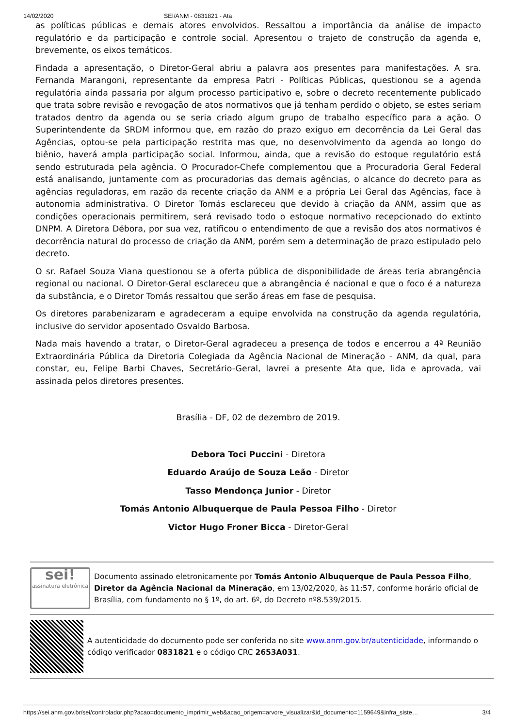14/02/2020 SEI/ANM - 0831821 - Ata
as políticas públicas e demais atores envolvidos. Ressaltou a importância da análise de impacto regulatório e da participação e controle social. Apresentou o trajeto de construção da agenda e, brevemente, os eixos temáticos.
Findada a apresentação, o Diretor-Geral abriu a palavra aos presentes para manifestações. A sra. Fernanda Marangoni, representante da empresa Patri - Políticas Públicas, questionou se a agenda regulatória ainda passaria por algum processo participativo e, sobre o decreto recentemente publicado que trata sobre revisão e revogação de atos normativos que já tenham perdido o objeto, se estes seriam tratados dentro da agenda ou se seria criado algum grupo de trabalho específico para a ação. O Superintendente da SRDM informou que, em razão do prazo exíguo em decorrência da Lei Geral das Agências, optou-se pela participação restrita mas que, no desenvolvimento da agenda ao longo do biênio, haverá ampla participação social. Informou, ainda, que a revisão do estoque regulatório está sendo estruturada pela agência. O Procurador-Chefe complementou que a Procuradoria Geral Federal está analisando, juntamente com as procuradorias das demais agências, o alcance do decreto para as agências reguladoras, em razão da recente criação da ANM e a própria Lei Geral das Agências, face à autonomia administrativa. O Diretor Tomás esclareceu que devido à criação da ANM, assim que as condições operacionais permitirem, será revisado todo o estoque normativo recepcionado do extinto DNPM. A Diretora Débora, por sua vez, ratificou o entendimento de que a revisão dos atos normativos é decorrência natural do processo de criação da ANM, porém sem a determinação de prazo estipulado pelo decreto.
O sr. Rafael Souza Viana questionou se a oferta pública de disponibilidade de áreas teria abrangência regional ou nacional. O Diretor-Geral esclareceu que a abrangência é nacional e que o foco é a natureza da substância, e o Diretor Tomás ressaltou que serão áreas em fase de pesquisa.
Os diretores parabenizaram e agradeceram a equipe envolvida na construção da agenda regulatória, inclusive do servidor aposentado Osvaldo Barbosa.
Nada mais havendo a tratar, o Diretor-Geral agradeceu a presença de todos e encerrou a 4ª Reunião Extraordinária Pública da Diretoria Colegiada da Agência Nacional de Mineração - ANM, da qual, para constar, eu, Felipe Barbi Chaves, Secretário-Geral, lavrei a presente Ata que, lida e aprovada, vai assinada pelos diretores presentes.
Brasília - DF, 02 de dezembro de 2019.
Debora Toci Puccini - Diretora
Eduardo Araújo de Souza Leão - Diretor
Tasso Mendonça Junior - Diretor
Tomás Antonio Albuquerque de Paula Pessoa Filho - Diretor
Victor Hugo Froner Bicca - Diretor-Geral
sei!
assinatura eletrônica
Documento assinado eletronicamente por Tomás Antonio Albuquerque de Paula Pessoa Filho, Diretor da Agência Nacional da Mineração, em 13/02/2020, às 11:57, conforme horário oficial de Brasília, com fundamento no § 1º, do art. 6º, do Decreto nº8.539/2015.
A autenticidade do documento pode ser conferida no site www.anm.gov.br/autenticidade, informando o código verificador 0831821 e o código CRC 2653A031.
https://sei.anm.gov.br/sei/controlador.php?acao=documento_imprimir_web&acao_origem=arvore_visualizar&id_documento=1159649&infra_siste… 3/4